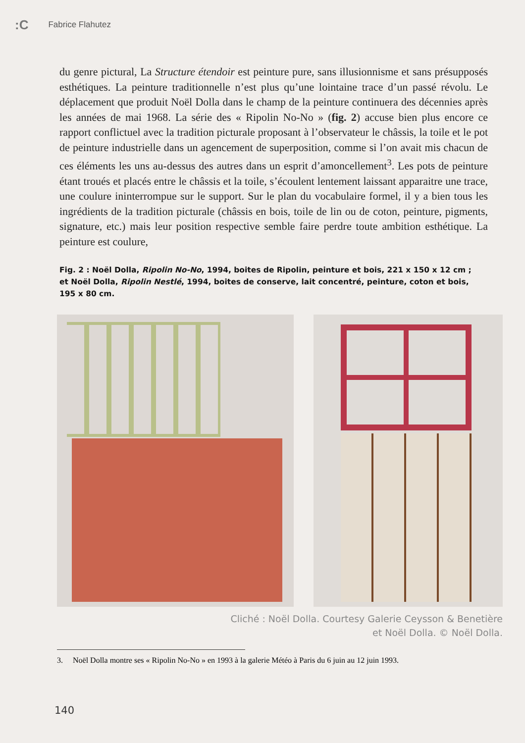:C Fabrice Flahutez
du genre pictural, La Structure étendoir est peinture pure, sans illusionnisme et sans présupposés esthétiques. La peinture traditionnelle n’est plus qu’une lointaine trace d’un passé révolu. Le déplacement que produit Noël Dolla dans le champ de la peinture continuera des décennies après les années de mai 1968. La série des « Ripolin No-No » (fig. 2) accuse bien plus encore ce rapport conflictuel avec la tradition picturale proposant à l’observateur le châssis, la toile et le pot de peinture industrielle dans un agencement de superposition, comme si l’on avait mis chacun de ces éléments les uns au-dessus des autres dans un esprit d’amoncellement<sup>3</sup>. Les pots de peinture étant troués et placés entre le châssis et la toile, s’écoulent lentement laissant apparaitre une trace, une coulure ininterrompue sur le support. Sur le plan du vocabulaire formel, il y a bien tous les ingrédients de la tradition picturale (châssis en bois, toile de lin ou de coton, peinture, pigments, signature, etc.) mais leur position respective semble faire perdre toute ambition esthétique. La peinture est coulure,
Fig. 2 : Noël Dolla, Ripolin No-No, 1994, boites de Ripolin, peinture et bois, 221 x 150 x 12 cm ; et Noël Dolla, Ripolin Nestlé, 1994, boites de conserve, lait concentré, peinture, coton et bois, 195 x 80 cm.
Cliché : Noël Dolla. Courtesy Galerie Ceysson & Benetière
et Noël Dolla. © Noël Dolla.
3. Noël Dolla montre ses « Ripolin No-No » en 1993 à la galerie Météo à Paris du 6 juin au 12 juin 1993.
140